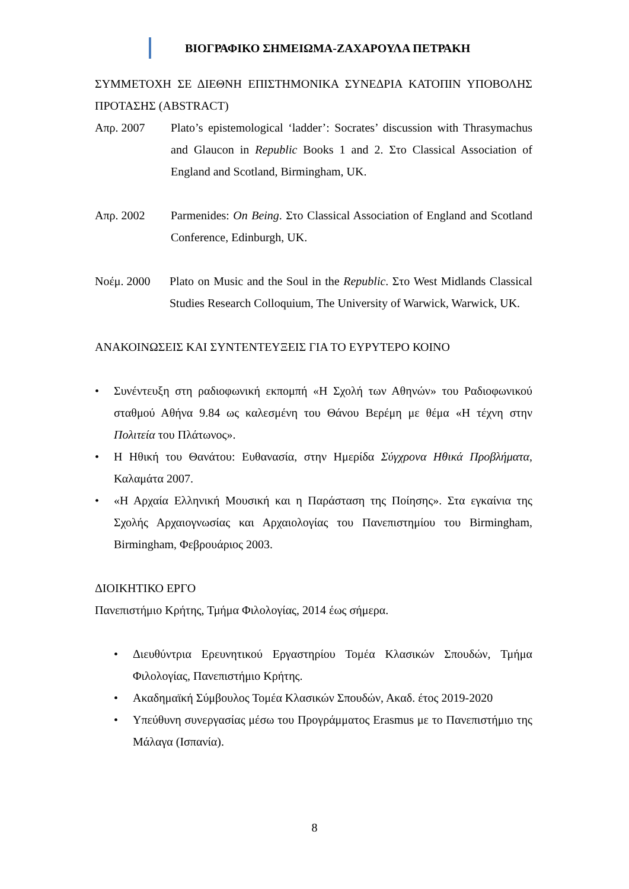ΒΙΟΓΡΑΦΙΚΟ ΣΗΜΕΙΩΜΑ-ΖΑΧΑΡΟΥΛΑ ΠΕΤΡΑΚΗ
ΣΥΜΜΕΤΟΧΗ ΣΕ ΔΙΕΘΝΗ ΕΠΙΣΤΗΜΟΝΙΚΑ ΣΥΝΕΔΡΙΑ ΚΑΤΟΠΙΝ ΥΠΟΒΟΛΗΣ ΠΡΟΤΑΣΗΣ (ABSTRACT)
Απρ. 2007 Plato’s epistemological ‘ladder’: Socrates’ discussion with Thrasymachus and Glaucon in Republic Books 1 and 2. Στο Classical Association of England and Scotland, Birmingham, UK.
Απρ. 2002 Parmenides: On Being. Στο Classical Association of England and Scotland Conference, Edinburgh, UK.
Νοέμ. 2000 Plato on Music and the Soul in the Republic. Στο West Midlands Classical Studies Research Colloquium, The University of Warwick, Warwick, UK.
ΑΝΑΚΟΙΝΩΣΕΙΣ ΚΑΙ ΣΥΝΤΕΝΤΕΥΞΕΙΣ ΓΙΑ ΤΟ ΕΥΡΥΤΕΡΟ ΚΟΙΝΟ
• Συνέντευξη στη ραδιοφωνική εκπομπή «Η Σχολή των Αθηνών» του Ραδιοφωνικού σταθμού Αθήνα 9.84 ως καλεσμένη του Θάνου Βερέμη με θέμα «Η τέχνη στην Πολιτεία του Πλάτωνος».
• Η Ηθική του Θανάτου: Ευθανασία, στην Ημερίδα Σύγχρονα Ηθικά Προβλήματα, Καλαμάτα 2007.
• «Η Αρχαία Ελληνική Μουσική και η Παράσταση της Ποίησης». Στα εγκαίνια της Σχολής Αρχαιογνωσίας και Αρχαιολογίας του Πανεπιστημίου του Birmingham, Birmingham, Φεβρουάριος 2003.
ΔΙΟΙΚΗΤΙΚΟ ΕΡΓΟ
Πανεπιστήμιο Κρήτης, Τμήμα Φιλολογίας, 2014 έως σήμερα.
• Διευθύντρια Ερευνητικού Εργαστηρίου Τομέα Κλασικών Σπουδών, Τμήμα Φιλολογίας, Πανεπιστήμιο Κρήτης.
• Ακαδημαϊκή Σύμβουλος Τομέα Κλασικών Σπουδών, Ακαδ. έτος 2019-2020
• Υπεύθυνη συνεργασίας μέσω του Προγράμματος Erasmus με το Πανεπιστήμιο της Μάλαγα (Ισπανία).
8